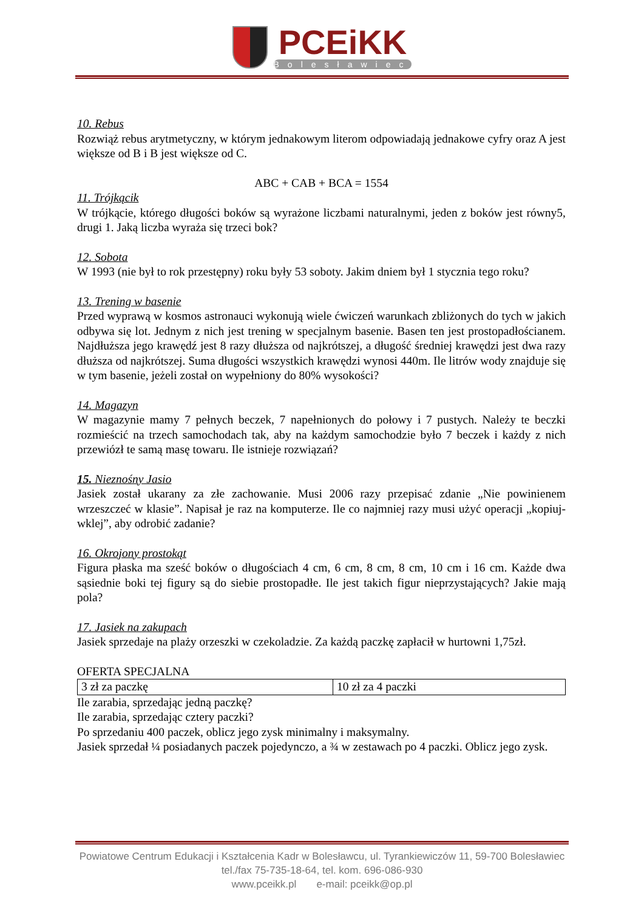PCEiKK
Bolesławiec
10. Rebus
Rozwiąż rebus arytmetyczny, w którym jednakowym literom odpowiadają jednakowe cyfry oraz A jest większe od B i B jest większe od C.
ABC + CAB + BCA = 1554
11. Trójkącik
W trójkącie, którego długości boków są wyrażone liczbami naturalnymi, jeden z boków jest równy5, drugi 1. Jaką liczba wyraża się trzeci bok?
12. Sobota
W 1993 (nie był to rok przestępny) roku były 53 soboty. Jakim dniem był 1 stycznia tego roku?
13. Trening w basenie
Przed wyprawą w kosmos astronauci wykonują wiele ćwiczeń warunkach zbliżonych do tych w jakich odbywa się lot. Jednym z nich jest trening w specjalnym basenie. Basen ten jest prostopadłościanem. Najdłuższa jego krawędź jest 8 razy dłuższa od najkrótszej, a długość średniej krawędzi jest dwa razy dłuższa od najkrótszej. Suma długości wszystkich krawędzi wynosi 440m. Ile litrów wody znajduje się w tym basenie, jeżeli został on wypełniony do 80% wysokości?
14. Magazyn
W magazynie mamy 7 pełnych beczek, 7 napełnionych do połowy i 7 pustych. Należy te beczki rozmieścić na trzech samochodach tak, aby na każdym samochodzie było 7 beczek i każdy z nich przewiózł te samą masę towaru. Ile istnieje rozwiązań?
15. Nieznośny Jasio
Jasiek został ukarany za złe zachowanie. Musi 2006 razy przepisać zdanie „Nie powinienem wrzeszczeć w klasie”. Napisał je raz na komputerze. Ile co najmniej razy musi użyć operacji „kopiuj-wklej”, aby odrobić zadanie?
16. Okrojony prostokąt
Figura płaska ma sześć boków o długościach 4 cm, 6 cm, 8 cm, 8 cm, 10 cm i 16 cm. Każde dwa sąsiednie boki tej figury są do siebie prostopadłe. Ile jest takich figur nieprzystających? Jakie mają pola?
17. Jasiek na zakupach
Jasiek sprzedaje na plaży orzeszki w czekoladzie. Za każdą paczkę zapłacił w hurtowni 1,75zł.
OFERTA SPECJALNA
| 3 zł za paczkę | 10 zł za 4 paczki |
Ile zarabia, sprzedając jedną paczkę?
Ile zarabia, sprzedając cztery paczki?
Po sprzedaniu 400 paczek, oblicz jego zysk minimalny i maksymalny.
Jasiek sprzedał ¼ posiadanych paczek pojedynczo, a ¾ w zestawach po 4 paczki. Oblicz jego zysk.
Powiatowe Centrum Edukacji i Kształcenia Kadr w Bolesławcu, ul. Tyrankiewiczów 11, 59-700 Bolesławiec
tel./fax 75-735-18-64, tel. kom. 696-086-930
www.pceikk.pl e-mail: pceikk@op.pl